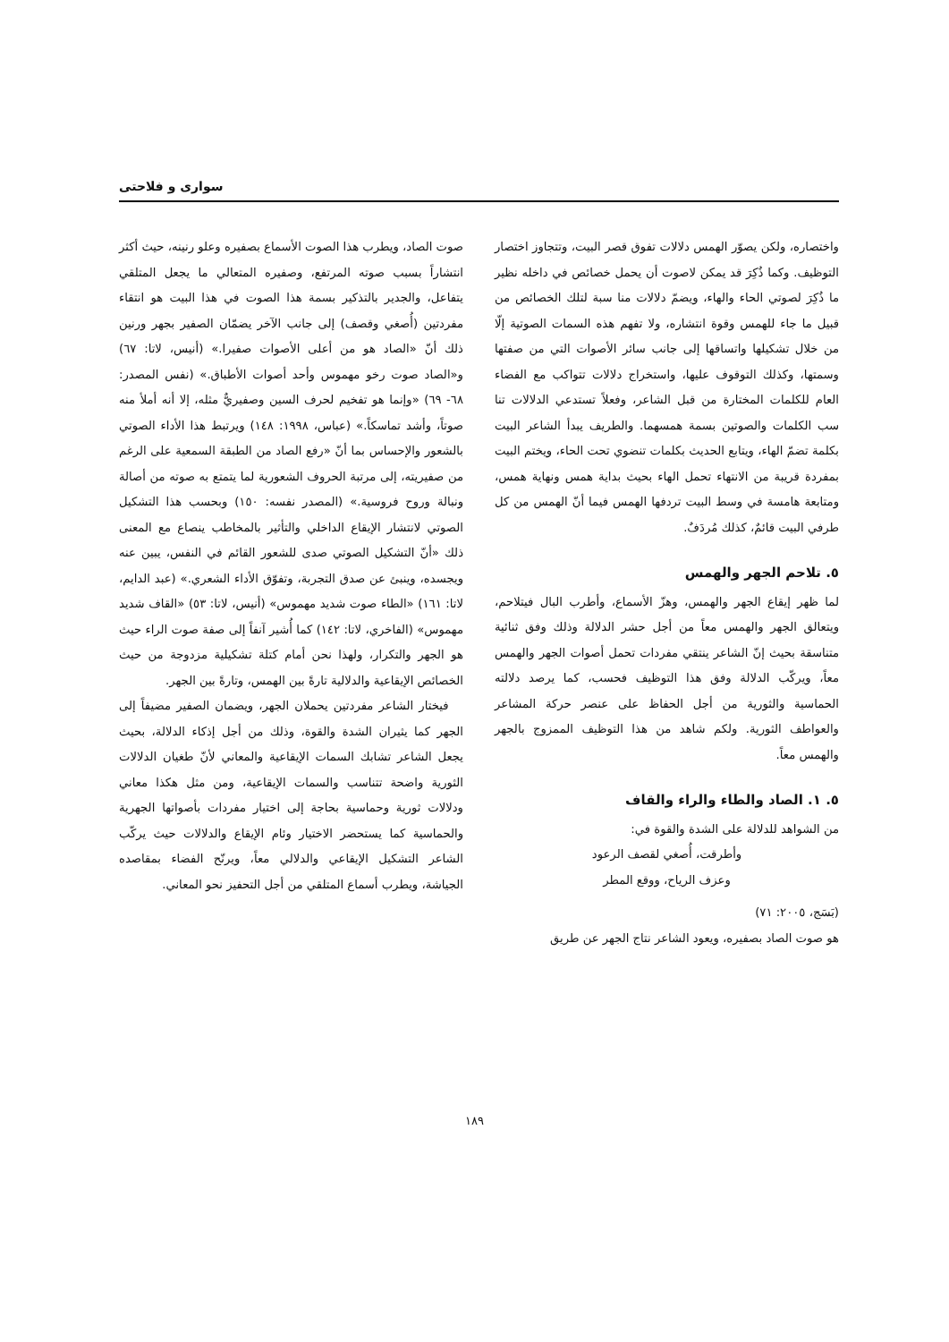سواری و فلاحتی
واختصاره، ولكن يصوّر الهمس دلالات تفوق قصر البيت، وتتجاوز اختصار التوظيف. وكما ذُكِرَ قد يمكن لاصوت أن يحمل خصائص في داخله نظير ما ذُكِرَ لصوتي الحاء والهاء، ويضمّ دلالات منا سبة لتلك الخصائص من قبيل ما جاء للهمس وقوة انتشاره، ولا تفهم هذه السمات الصوتية إلّا من خلال تشكيلها واتساقها إلى جانب سائر الأصوات التي من صفتها وسمتها، وكذلك التوقوف عليها، واستخراج دلالات تتواكب مع الفضاء العام للكلمات المختارة من قبل الشاعر، وفعلاً تستدعي الدلالات تنا سب الكلمات والصوتين بسمة همسهما. والطريف يبدأ الشاعر البيت بكلمة تضمّ الهاء، ويتابع الحديث بكلمات تنضوي تحت الحاء، ويختم البيت بمفردة قريبة من الانتهاء تحمل الهاء بحيث بداية همس ونهاية همس، ومتابعة هامسة في وسط البيت تردفها الهمس فيما أنّ الهمس من كل طرفي البيت قائمٌ، كذلك مُردَفٌ.
٥. تلاحم الجهر والهمس
لما ظهر إيقاع الجهر والهمس، وهزّ الأسماع، وأطرب البال فيتلاحم، ويتعالق الجهر والهمس معاً من أجل حشر الدلالة وذلك وفق ثنائية متناسقة بحيث إنّ الشاعر ينتقي مفردات تحمل أصوات الجهر والهمس معاً، ويركّب الدلالة وفق هذا التوظيف فحسب، كما يرصد دلالته الحماسية والثورية من أجل الحفاظ على عنصر حركة المشاعر والعواطف الثورية. ولكم شاهد من هذا التوظيف الممزوج بالجهر والهمس معاً.
٥. ١. الصاد والطاء والراء والقاف
من الشواهد للدلالة على الشدة والقوة في:
وأطرقت، أُصغي لقصف الرعود
وعزف الرياح، ووقع المطر
(بَسَج، ٢٠٠٥: ٧١)
هو صوت الصاد بصفيره، ويعود الشاعر نتاج الجهر عن طريق
صوت الصاد، ويطرب هذا الصوت الأسماع بصفيره وعلو رنينه، حيث أكثر انتشاراً بسبب صوته المرتفع، وصفيره المتعالي ما يجعل المتلقي يتفاعل، والجدير بالتذكير بسمة هذا الصوت في هذا البيت هو انتقاء مفردتين (أُصغي وقصف) إلى جانب الآخر يضمّان الصفير بجهر ورنين ذلك أنّ «الصاد هو من أعلى الأصوات صفيرا.» (أنيس، لاتا: ٦٧) و«الصاد صوت رخو مهموس وأحد أصوات الأطباق.» (نفس المصدر: ٦٨- ٦٩) «وإنما هو تفخيم لحرف السين وصفيريٌّ مثله، إلا أنه أملأ منه صوتاً، وأشد تماسكاً.» (عباس، ١٩٩٨: ١٤٨) ويرتبط هذا الأداء الصوتي بالشعور والإحساس بما أنّ «رفع الصاد من الطبقة السمعية على الرغم من صفيريته، إلى مرتبة الحروف الشعورية لما يتمتع به صوته من أصالة ونبالة وروح فروسية.» (المصدر نفسه: ١٥٠) وبحسب هذا التشكيل الصوتي لانتشار الإيقاع الداخلي والتأثير بالمخاطب ينصاع مع المعنى ذلك «أنّ التشكيل الصوتي صدى للشعور القائم في النفس، يبين عنه ويجسده، وينبئ عن صدق التجربة، وتفوّق الأداء الشعري.» (عبد الدايم، لاتا: ١٦١) «الطاء صوت شديد مهموس» (أنيس، لاتا: ٥٣) «القاف شديد مهموس» (الفاخري، لاتا: ١٤٢) كما أُشير آنفاً إلى صفة صوت الراء حيث هو الجهر والتكرار، ولهذا نحن أمام كتلة تشكيلية مزدوجة من حيث الخصائص الإيقاعية والدلالية تارةً بين الهمس، وتارةً بين الجهر.
فيختار الشاعر مفردتين يحملان الجهر، ويضمان الصفير مضيفاً إلى الجهر كما يثيران الشدة والقوة، وذلك من أجل إذكاء الدلالة، بحيث يجعل الشاعر تشابك السمات الإيقاعية والمعاني لأنّ طغيان الدلالات الثورية واضحة تتناسب والسمات الإيقاعية، ومن مثل هكذا معاني ودلالات ثورية وحماسية بحاجة إلى اختيار مفردات بأصواتها الجهرية والحماسية كما يستحضر الاختيار وئام الإيقاع والدلالات حيث يركّب الشاعر التشكيل الإيقاعي والدلالي معاً، ويرنّح الفضاء بمقاصده الجياشة، ويطرب أسماع المتلقي من أجل التحفيز نحو المعاني.
١٨٩